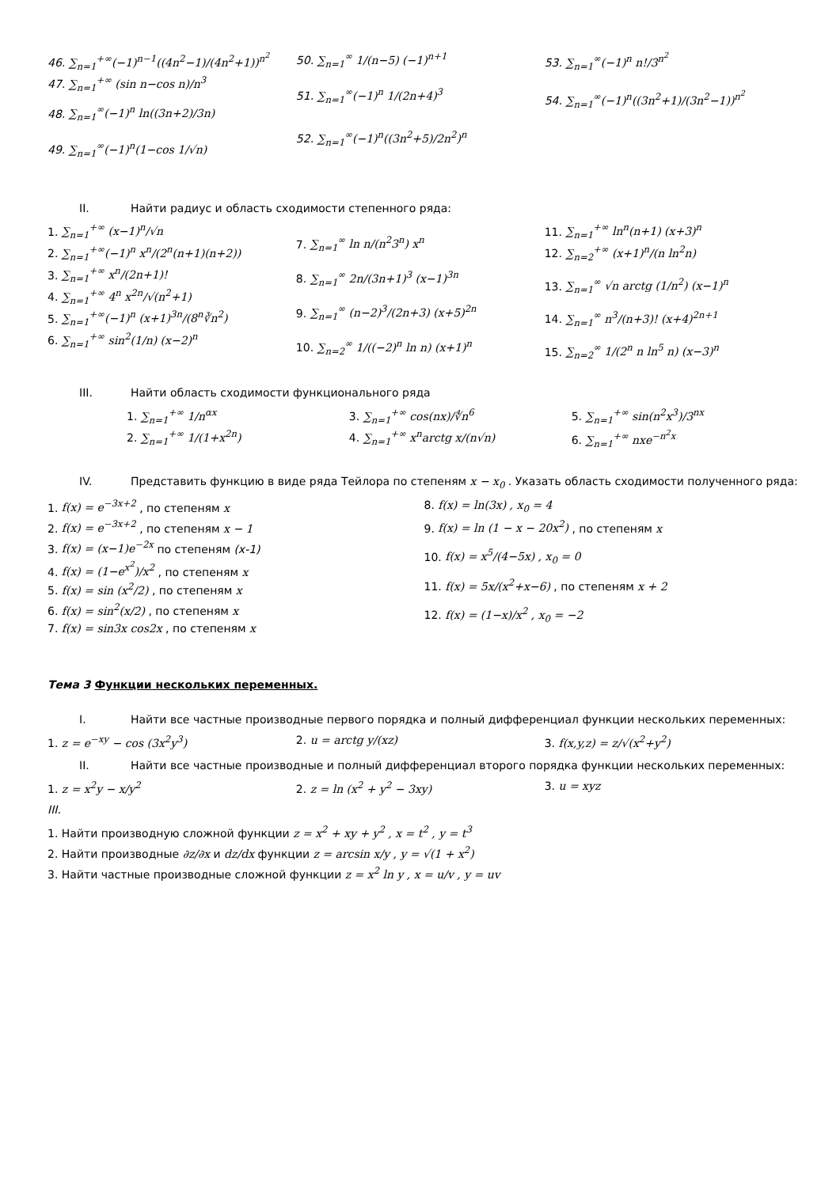46. ∑<sub>n=1</sub><sup>+∞</sup>(−1)<sup>n−1</sup>((4n<sup>2</sup>−1)/(4n<sup>2</sup>+1))<sup>n<sup>2</sup></sup>
47. ∑<sub>n=1</sub><sup>+∞</sup> (sin n−cos n)/n<sup>3</sup>
48. ∑<sub>n=1</sub><sup>∞</sup>(−1)<sup>n</sup> ln((3n+2)/3n)
49. ∑<sub>n=1</sub><sup>∞</sup>(−1)<sup>n</sup>(1−cos 1/√n)
50. ∑<sub>n=1</sub><sup>∞</sup> 1/(n−5) (−1)<sup>n+1</sup>
51. ∑<sub>n=1</sub><sup>∞</sup>(−1)<sup>n</sup> 1/(2n+4)<sup>3</sup>
52. ∑<sub>n=1</sub><sup>∞</sup>(−1)<sup>n</sup>((3n<sup>2</sup>+5)/2n<sup>2</sup>)<sup>n</sup>
53. ∑<sub>n=1</sub><sup>∞</sup>(−1)<sup>n</sup> n!/3<sup>n<sup>2</sup></sup>
54. ∑<sub>n=1</sub><sup>∞</sup>(−1)<sup>n</sup>((3n<sup>2</sup>+1)/(3n<sup>2</sup>−1))<sup>n<sup>2</sup></sup>
II. Найти радиус и область сходимости степенного ряда:
1. ∑<sub>n=1</sub><sup>+∞</sup> (x−1)<sup>n</sup>/√n
2. ∑<sub>n=1</sub><sup>+∞</sup>(−1)<sup>n</sup> x<sup>n</sup>/(2<sup>n</sup>(n+1)(n+2))
3. ∑<sub>n=1</sub><sup>+∞</sup> x<sup>n</sup>/(2n+1)!
4. ∑<sub>n=1</sub><sup>+∞</sup> 4<sup>n</sup> x<sup>2n</sup>/√(n<sup>2</sup>+1)
5. ∑<sub>n=1</sub><sup>+∞</sup>(−1)<sup>n</sup> (x+1)<sup>3n</sup>/(8<sup>n</sup>∛n<sup>2</sup>)
6. ∑<sub>n=1</sub><sup>+∞</sup> sin<sup>2</sup>(1/n) (x−2)<sup>n</sup>
7. ∑<sub>n=1</sub><sup>∞</sup> ln n/(n<sup>2</sup>3<sup>n</sup>) x<sup>n</sup>
8. ∑<sub>n=1</sub><sup>∞</sup> 2n/(3n+1)<sup>3</sup> (x−1)<sup>3n</sup>
9. ∑<sub>n=1</sub><sup>∞</sup> (n−2)<sup>3</sup>/(2n+3) (x+5)<sup>2n</sup>
10. ∑<sub>n=2</sub><sup>∞</sup> 1/((−2)<sup>n</sup> ln n) (x+1)<sup>n</sup>
11. ∑<sub>n=1</sub><sup>+∞</sup> ln<sup>n</sup>(n+1) (x+3)<sup>n</sup>
12. ∑<sub>n=2</sub><sup>+∞</sup> (x+1)<sup>n</sup>/(n ln<sup>2</sup>n)
13. ∑<sub>n=1</sub><sup>∞</sup> √n arctg (1/n<sup>2</sup>) (x−1)<sup>n</sup>
14. ∑<sub>n=1</sub><sup>∞</sup> n<sup>3</sup>/(n+3)! (x+4)<sup>2n+1</sup>
15. ∑<sub>n=2</sub><sup>∞</sup> 1/(2<sup>n</sup> n ln<sup>5</sup> n) (x−3)<sup>n</sup>
III. Найти область сходимости функционального ряда
1. ∑<sub>n=1</sub><sup>+∞</sup> 1/n<sup>αx</sup>
2. ∑<sub>n=1</sub><sup>+∞</sup> 1/(1+x<sup>2n</sup>)
3. ∑<sub>n=1</sub><sup>+∞</sup> cos(nx)/∜n<sup>6</sup>
4. ∑<sub>n=1</sub><sup>+∞</sup> x<sup>n</sup>arctg x/(n√n)
5. ∑<sub>n=1</sub><sup>+∞</sup> sin(n<sup>2</sup>x<sup>3</sup>)/3<sup>nx</sup>
6. ∑<sub>n=1</sub><sup>+∞</sup> nxe<sup>−n<sup>2</sup>x</sup>
IV. Представить функцию в виде ряда Тейлора по степеням x − x<sub>0</sub> . Указать область сходимости полученного ряда:
1. f(x) = e<sup>−3x+2</sup> , по степеням x
2. f(x) = e<sup>−3x+2</sup> , по степеням x − 1
3. f(x) = (x−1)e<sup>−2x</sup> по степеням (x-1)
4. f(x) = (1−e<sup>x<sup>2</sup></sup>)/x<sup>2</sup> , по степеням x
5. f(x) = sin (x<sup>2</sup>/2) , по степеням x
6. f(x) = sin<sup>2</sup>(x/2) , по степеням x
7. f(x) = sin3x cos2x , по степеням x
8. f(x) = ln(3x) , x<sub>0</sub> = 4
9. f(x) = ln (1 − x − 20x<sup>2</sup>) , по степеням x
10. f(x) = x<sup>5</sup>/(4−5x) , x<sub>0</sub> = 0
11. f(x) = 5x/(x<sup>2</sup>+x−6) , по степеням x + 2
12. f(x) = (1−x)/x<sup>2</sup> , x<sub>0</sub> = −2
Тема 3 Функции нескольких переменных.
I. Найти все частные производные первого порядка и полный дифференциал функции нескольких переменных:
1. z = e<sup>−xy</sup> − cos (3x<sup>2</sup>y<sup>3</sup>) 2. u = arctg y/(xz) 3. f(x,y,z) = z/√(x<sup>2</sup>+y<sup>2</sup>)
II. Найти все частные производные и полный дифференциал второго порядка функции нескольких переменных:
1. z = x<sup>2</sup>y − x/y<sup>2</sup> 2. z = ln (x<sup>2</sup> + y<sup>2</sup> − 3xy) 3. u = xyz
III.
1. Найти производную сложной функции z = x<sup>2</sup> + xy + y<sup>2</sup> , x = t<sup>2</sup> , y = t<sup>3</sup>
2. Найти производные ∂z/∂x и dz/dx функции z = arcsin x/y , y = √(1 + x<sup>2</sup>)
3. Найти частные производные сложной функции z = x<sup>2</sup> ln y , x = u/v , y = uv